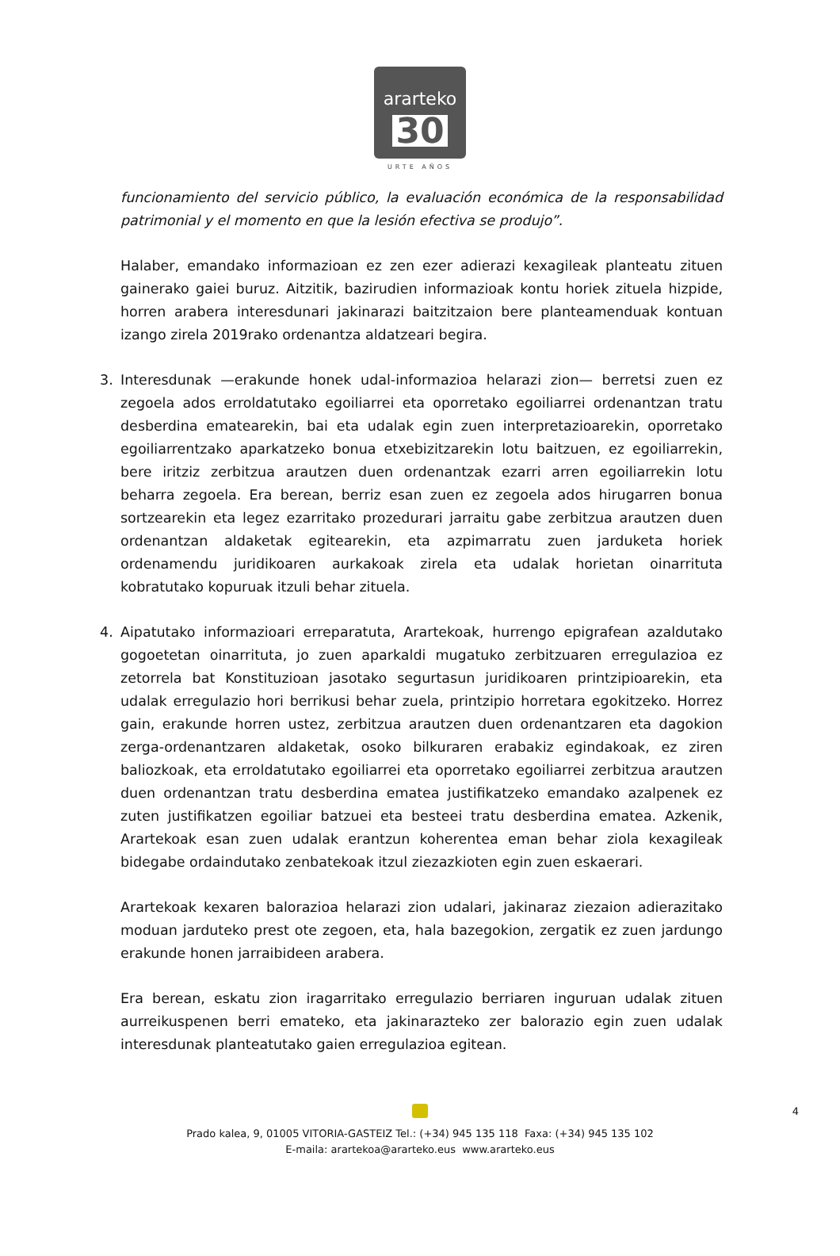ararteko
30
URTE AÑOS
funcionamiento del servicio público, la evaluación económica de la responsabilidad patrimonial y el momento en que la lesión efectiva se produjo”.
Halaber, emandako informazioan ez zen ezer adierazi kexagileak planteatu zituen gainerako gaiei buruz. Aitzitik, bazirudien informazioak kontu horiek zituela hizpide, horren arabera interesdunari jakinarazi baitzitzaion bere planteamenduak kontuan izango zirela 2019rako ordenantza aldatzeari begira.
3. Interesdunak —erakunde honek udal-informazioa helarazi zion— berretsi zuen ez zegoela ados erroldatutako egoiliarrei eta oporretako egoiliarrei ordenantzan tratu desberdina ematearekin, bai eta udalak egin zuen interpretazioarekin, oporretako egoiliarrentzako aparkatzeko bonua etxebizitzarekin lotu baitzuen, ez egoiliarrekin, bere iritziz zerbitzua arautzen duen ordenantzak ezarri arren egoiliarrekin lotu beharra zegoela. Era berean, berriz esan zuen ez zegoela ados hirugarren bonua sortzearekin eta legez ezarritako prozedurari jarraitu gabe zerbitzua arautzen duen ordenantzan aldaketak egitearekin, eta azpimarratu zuen jarduketa horiek ordenamendu juridikoaren aurkakoak zirela eta udalak horietan oinarrituta kobratutako kopuruak itzuli behar zituela.
4. Aipatutako informazioari erreparatuta, Arartekoak, hurrengo epigrafean azaldutako gogoetetan oinarrituta, jo zuen aparkaldi mugatuko zerbitzuaren erregulazioa ez zetorrela bat Konstituzioan jasotako segurtasun juridikoaren printzipioarekin, eta udalak erregulazio hori berrikusi behar zuela, printzipio horretara egokitzeko. Horrez gain, erakunde horren ustez, zerbitzua arautzen duen ordenantzaren eta dagokion zerga-ordenantzaren aldaketak, osoko bilkuraren erabakiz egindakoak, ez ziren baliozkoak, eta erroldatutako egoiliarrei eta oporretako egoiliarrei zerbitzua arautzen duen ordenantzan tratu desberdina ematea justifikatzeko emandako azalpenek ez zuten justifikatzen egoiliar batzuei eta besteei tratu desberdina ematea. Azkenik, Arartekoak esan zuen udalak erantzun koherentea eman behar ziola kexagileak bidegabe ordaindutako zenbatekoak itzul ziezazkioten egin zuen eskaerari.
Arartekoak kexaren balorazioa helarazi zion udalari, jakinaraz ziezaion adierazitako moduan jarduteko prest ote zegoen, eta, hala bazegokion, zergatik ez zuen jardungo erakunde honen jarraibideen arabera.
Era berean, eskatu zion iragarritako erregulazio berriaren inguruan udalak zituen aurreikuspenen berri emateko, eta jakinarazteko zer balorazio egin zuen udalak interesdunak planteatutako gaien erregulazioa egitean.
4
Prado kalea, 9, 01005 VITORIA-GASTEIZ Tel.: (+34) 945 135 118 Faxa: (+34) 945 135 102
E-maila: arartekoa@ararteko.eus www.ararteko.eus